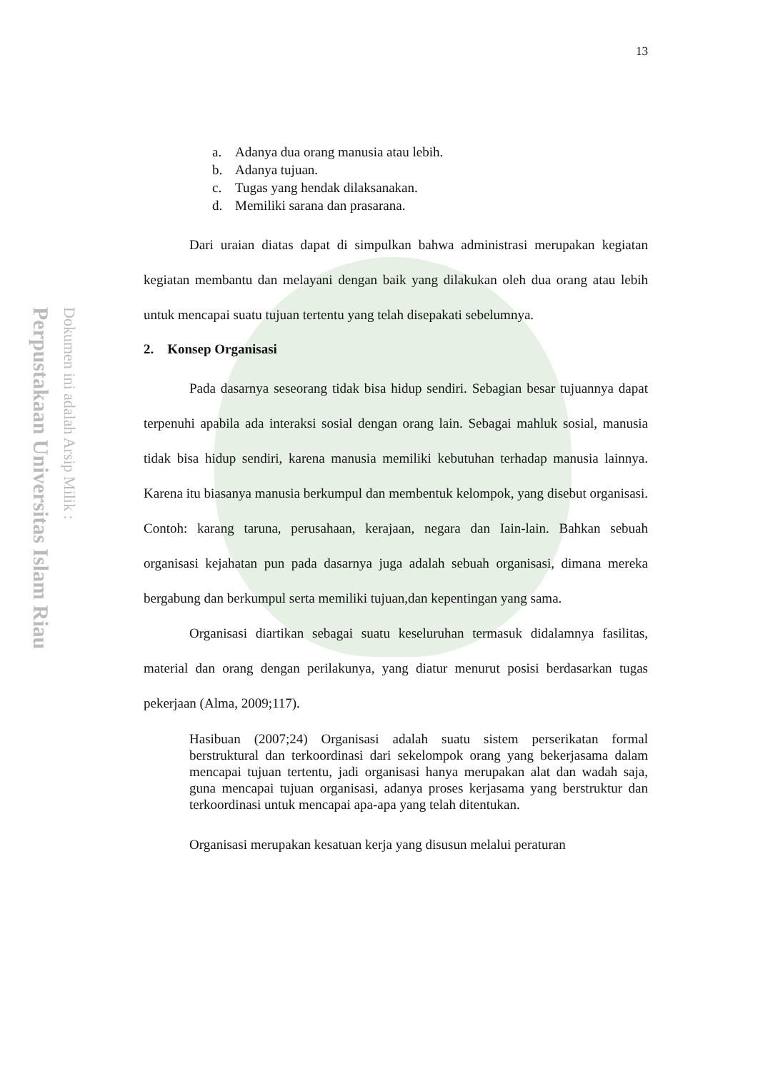Perpustakaan Universitas Islam Riau
Dokumen ini adalah Arsip Milik :
13
a. Adanya dua orang manusia atau lebih.
b. Adanya tujuan.
c. Tugas yang hendak dilaksanakan.
d. Memiliki sarana dan prasarana.
Dari uraian diatas dapat di simpulkan bahwa administrasi merupakan kegiatan kegiatan membantu dan melayani dengan baik yang dilakukan oleh dua orang atau lebih untuk mencapai suatu tujuan tertentu yang telah disepakati sebelumnya.
2. Konsep Organisasi
Pada dasarnya seseorang tidak bisa hidup sendiri. Sebagian besar tujuannya dapat terpenuhi apabila ada interaksi sosial dengan orang lain. Sebagai mahluk sosial, manusia tidak bisa hidup sendiri, karena manusia memiliki kebutuhan terhadap manusia lainnya. Karena itu biasanya manusia berkumpul dan membentuk kelompok, yang disebut organisasi. Contoh: karang taruna, perusahaan, kerajaan, negara dan Iain-lain. Bahkan sebuah organisasi kejahatan pun pada dasarnya juga adalah sebuah organisasi, dimana mereka bergabung dan berkumpul serta memiliki tujuan,dan kepentingan yang sama.
Organisasi diartikan sebagai suatu keseluruhan termasuk didalamnya fasilitas, material dan orang dengan perilakunya, yang diatur menurut posisi berdasarkan tugas pekerjaan (Alma, 2009;117).
Hasibuan (2007;24) Organisasi adalah suatu sistem perserikatan formal berstruktural dan terkoordinasi dari sekelompok orang yang bekerjasama dalam mencapai tujuan tertentu, jadi organisasi hanya merupakan alat dan wadah saja, guna mencapai tujuan organisasi, adanya proses kerjasama yang berstruktur dan terkoordinasi untuk mencapai apa-apa yang telah ditentukan.
Organisasi merupakan kesatuan kerja yang disusun melalui peraturan